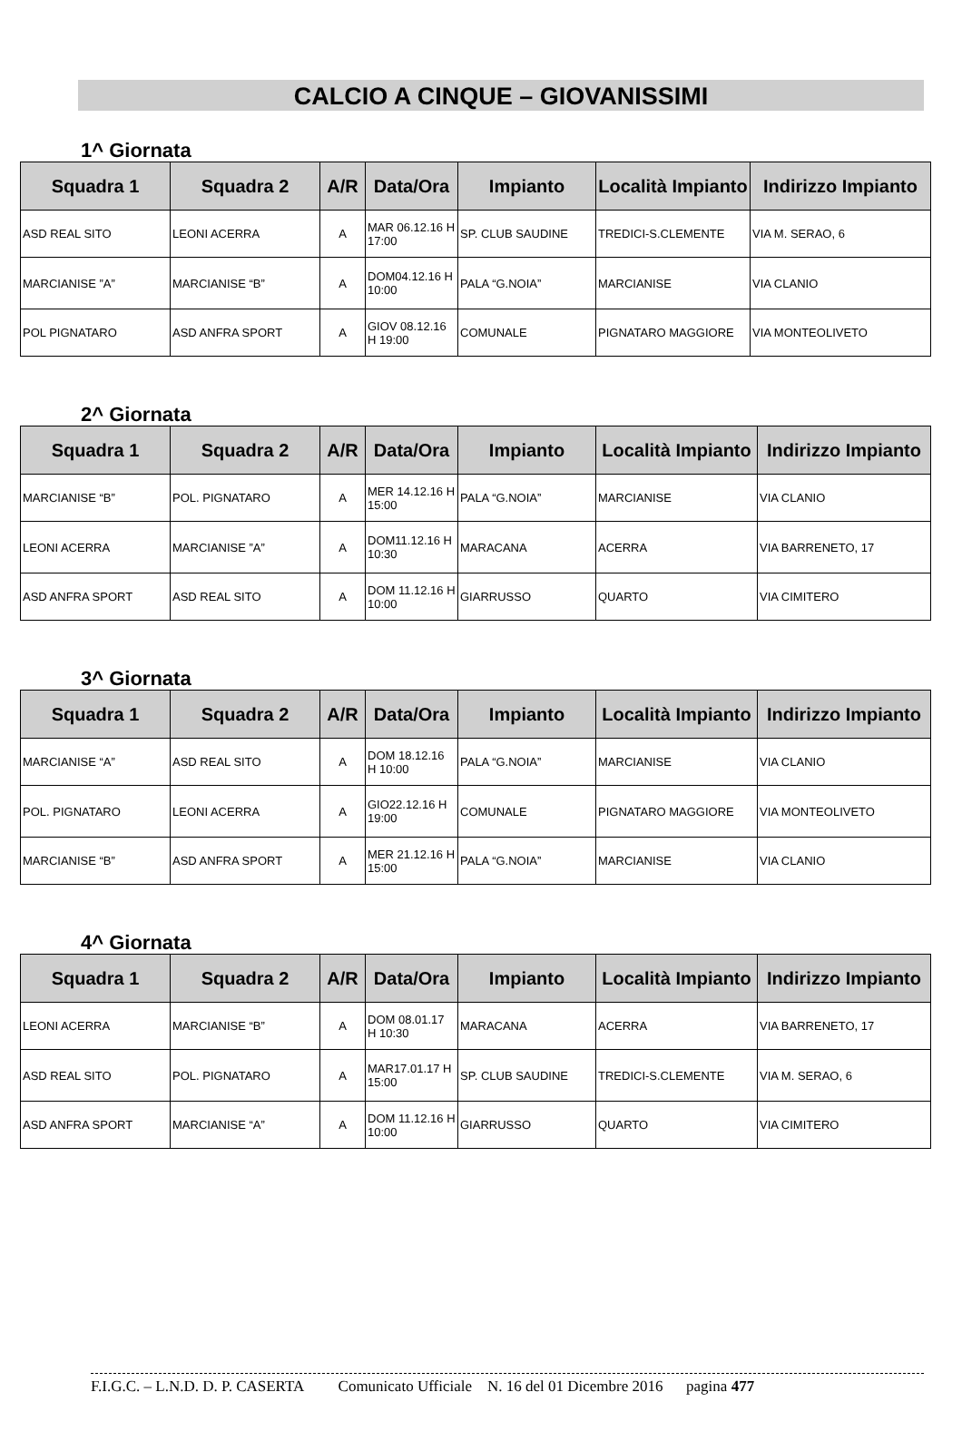CALCIO A CINQUE – GIOVANISSIMI
1^ Giornata
| Squadra 1 | Squadra 2 | A/R | Data/Ora | Impianto | Località Impianto | Indirizzo Impianto |
| --- | --- | --- | --- | --- | --- | --- |
| ASD REAL SITO | LEONI ACERRA | A | MAR 06.12.16 H 17:00 | SP. CLUB SAUDINE | TREDICI-S.CLEMENTE | VIA M. SERAO, 6 |
| MARCIANISE ”A” | MARCIANISE “B” | A | DOM04.12.16 H 10:00 | PALA “G.NOIA” | MARCIANISE | VIA CLANIO |
| POL PIGNATARO | ASD ANFRA SPORT | A | GIOV 08.12.16 H 19:00 | COMUNALE | PIGNATARO MAGGIORE | VIA MONTEOLIVETO |
2^ Giornata
| Squadra 1 | Squadra 2 | A/R | Data/Ora | Impianto | Località Impianto | Indirizzo Impianto |
| --- | --- | --- | --- | --- | --- | --- |
| MARCIANISE “B” | POL. PIGNATARO | A | MER 14.12.16 H 15:00 | PALA “G.NOIA” | MARCIANISE | VIA CLANIO |
| LEONI ACERRA | MARCIANISE ”A” | A | DOM11.12.16 H 10:30 | MARACANA | ACERRA | VIA BARRENETO, 17 |
| ASD ANFRA SPORT | ASD REAL SITO | A | DOM 11.12.16 H 10:00 | GIARRUSSO | QUARTO | VIA CIMITERO |
3^ Giornata
| Squadra 1 | Squadra 2 | A/R | Data/Ora | Impianto | Località Impianto | Indirizzo Impianto |
| --- | --- | --- | --- | --- | --- | --- |
| MARCIANISE “A” | ASD REAL SITO | A | DOM 18.12.16 H 10:00 | PALA “G.NOIA” | MARCIANISE | VIA CLANIO |
| POL. PIGNATARO | LEONI ACERRA | A | GIO22.12.16 H 19:00 | COMUNALE | PIGNATARO MAGGIORE | VIA MONTEOLIVETO |
| MARCIANISE “B” | ASD ANFRA SPORT | A | MER 21.12.16 H 15:00 | PALA “G.NOIA” | MARCIANISE | VIA CLANIO |
4^ Giornata
| Squadra 1 | Squadra 2 | A/R | Data/Ora | Impianto | Località Impianto | Indirizzo Impianto |
| --- | --- | --- | --- | --- | --- | --- |
| LEONI ACERRA | MARCIANISE “B” | A | DOM 08.01.17 H 10:30 | MARACANA | ACERRA | VIA BARRENETO, 17 |
| ASD REAL SITO | POL. PIGNATARO | A | MAR17.01.17 H 15:00 | SP. CLUB SAUDINE | TREDICI-S.CLEMENTE | VIA M. SERAO, 6 |
| ASD ANFRA SPORT | MARCIANISE “A” | A | DOM 11.12.16 H 10:00 | GIARRUSSO | QUARTO | VIA CIMITERO |
F.I.G.C. – L.N.D. D. P. CASERTA Comunicato Ufficiale N. 16 del 01 Dicembre 2016 pagina 477